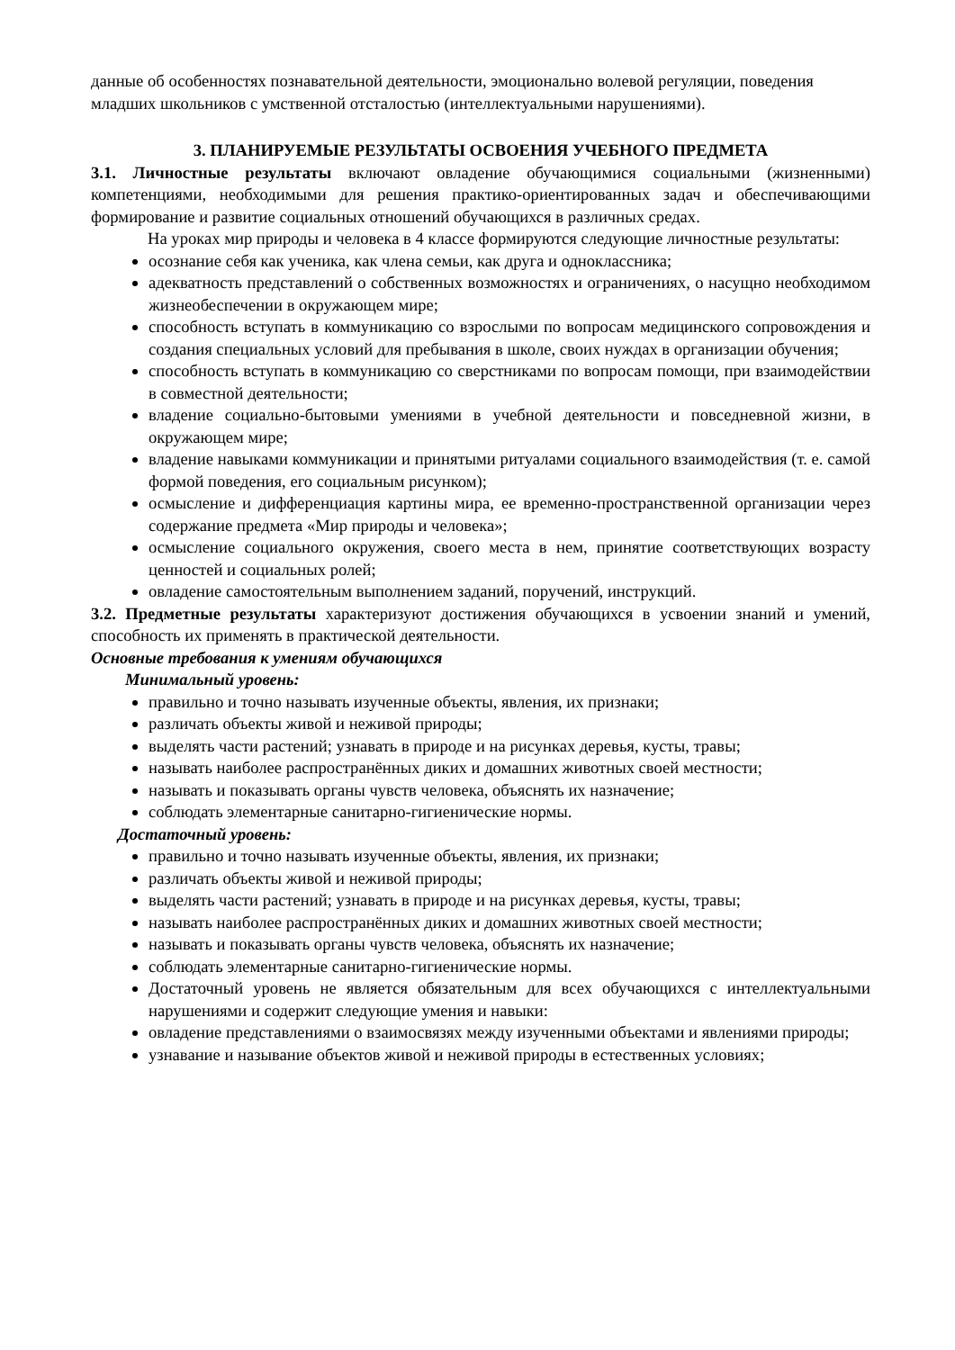данные об особенностях познавательной деятельности, эмоционально волевой регуляции, поведения младших школьников с умственной отсталостью (интеллектуальными нарушениями).
3. ПЛАНИРУЕМЫЕ РЕЗУЛЬТАТЫ ОСВОЕНИЯ УЧЕБНОГО ПРЕДМЕТА
3.1. Личностные результаты включают овладение обучающимися социальными (жизненными) компетенциями, необходимыми для решения практико-ориентированных задач и обеспечивающими формирование и развитие социальных отношений обучающихся в различных средах.
На уроках мир природы и человека в 4 классе формируются следующие личностные результаты:
осознание себя как ученика, как члена семьи, как друга и одноклассника;
адекватность представлений о собственных возможностях и ограничениях, о насущно необходимом жизнеобеспечении в окружающем мире;
способность вступать в коммуникацию со взрослыми по вопросам медицинского сопровождения и создания специальных условий для пребывания в школе, своих нуждах в организации обучения;
способность вступать в коммуникацию со сверстниками по вопросам помощи, при взаимодействии в совместной деятельности;
владение социально-бытовыми умениями в учебной деятельности и повседневной жизни, в окружающем мире;
владение навыками коммуникации и принятыми ритуалами социального взаимодействия (т. е. самой формой поведения, его социальным рисунком);
осмысление и дифференциация картины мира, ее временно-пространственной организации через содержание предмета «Мир природы и человека»;
осмысление социального окружения, своего места в нем, принятие соответствующих возрасту ценностей и социальных ролей;
овладение самостоятельным выполнением заданий, поручений, инструкций.
3.2. Предметные результаты характеризуют достижения обучающихся в усвоении знаний и умений, способность их применять в практической деятельности.
Основные требования к умениям обучающихся
Минимальный уровень:
правильно и точно называть изученные объекты, явления, их признаки;
различать объекты живой и неживой природы;
выделять части растений; узнавать в природе и на рисунках деревья, кусты, травы;
называть наиболее распространённых диких и домашних животных своей местности;
называть и показывать органы чувств человека, объяснять их назначение;
соблюдать элементарные санитарно-гигиенические нормы.
Достаточный уровень:
правильно и точно называть изученные объекты, явления, их признаки;
различать объекты живой и неживой природы;
выделять части растений; узнавать в природе и на рисунках деревья, кусты, травы;
называть наиболее распространённых диких и домашних животных своей местности;
называть и показывать органы чувств человека, объяснять их назначение;
соблюдать элементарные санитарно-гигиенические нормы.
Достаточный уровень не является обязательным для всех обучающихся с интеллектуальными нарушениями и содержит следующие умения и навыки:
овладение представлениями о взаимосвязях между изученными объектами и явлениями природы;
узнавание и называние объектов живой и неживой природы в естественных условиях;